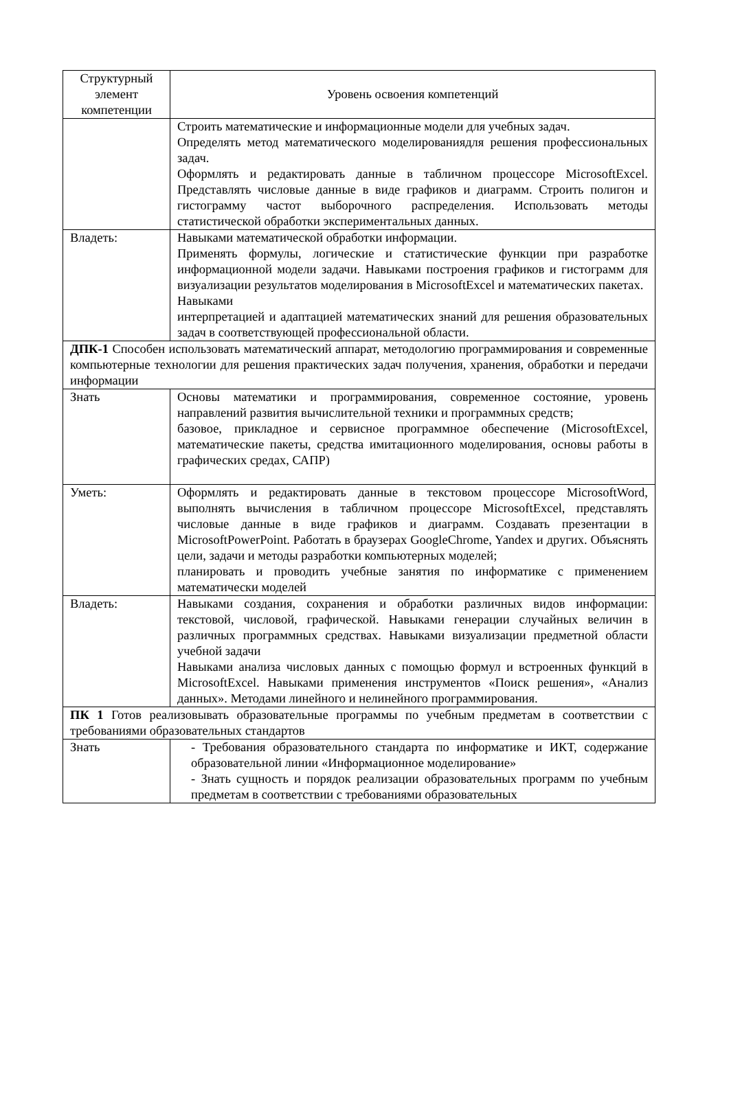| Структурный элемент компетенции | Уровень освоения компетенций |
| | Строить математические и информационные модели для учебных задач. Определять метод математического моделированиядля решения профессиональных задач. Оформлять и редактировать данные в табличном процессоре MicrosoftExcel. Представлять числовые данные в виде графиков и диаграмм. Строить полигон и гистограмму частот выборочного распределения. Использовать методы статистической обработки экспериментальных данных. |
| Владеть: | Навыками математической обработки информации. Применять формулы, логические и статистические функции при разработке информационной модели задачи. Навыками построения графиков и гистограмм для визуализации результатов моделирования в MicrosoftExcel и математических пакетах. Навыками интерпретацией и адаптацией математических знаний для решения образовательных задач в соответствующей профессиональной области. |
| ДПК-1 Способен использовать математический аппарат, методологию программирования и современные компьютерные технологии для решения практических задач получения, хранения, обработки и передачи информации | |
| Знать | Основы математики и программирования, современное состояние, уровень направлений развития вычислительной техники и программных средств; базовое, прикладное и сервисное программное обеспечение (MicrosoftExcel, математические пакеты, средства имитационного моделирования, основы работы в графических средах, САПР) |
| Уметь: | Оформлять и редактировать данные в текстовом процессоре MicrosoftWord, выполнять вычисления в табличном процессоре MicrosoftExcel, представлять числовые данные в виде графиков и диаграмм. Создавать презентации в MicrosoftPowerPoint. Работать в браузерах GoogleChrome, Yandex и других. Объяснять цели, задачи и методы разработки компьютерных моделей; планировать и проводить учебные занятия по информатике с применением математически моделей |
| Владеть: | Навыками создания, сохранения и обработки различных видов информации: текстовой, числовой, графической. Навыками генерации случайных величин в различных программных средствах. Навыками визуализации предметной области учебной задачи Навыками анализа числовых данных с помощью формул и встроенных функций в MicrosoftExcel. Навыками применения инструментов «Поиск решения», «Анализ данных». Методами линейного и нелинейного программирования. |
| ПК 1 Готов реализовывать образовательные программы по учебным предметам в соответствии с требованиями образовательных стандартов | |
| Знать | - Требования образовательного стандарта по информатике и ИКТ, содержание образовательной линии «Информационное моделирование» - Знать сущность и порядок реализации образовательных программ по учебным предметам в соответствии с требованиями образовательных |